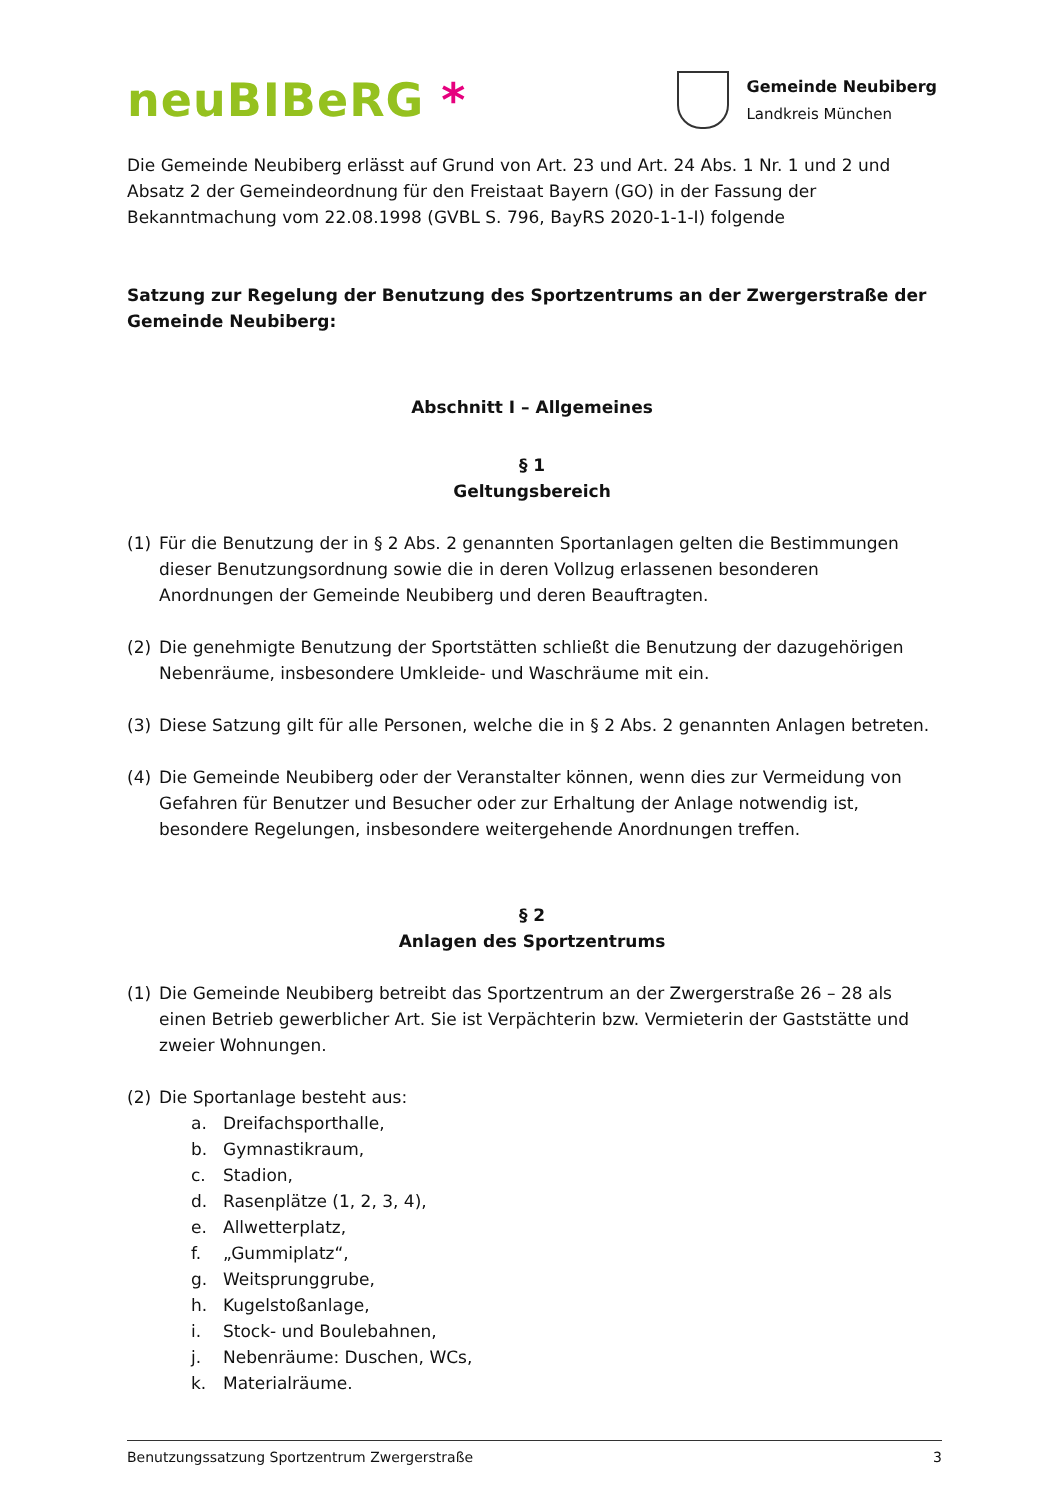neuBIBeRG *
Gemeinde Neubiberg
Landkreis München
Die Gemeinde Neubiberg erlässt auf Grund von Art. 23 und Art. 24 Abs. 1 Nr. 1 und 2 und Absatz 2 der Gemeindeordnung für den Freistaat Bayern (GO) in der Fassung der Bekanntmachung vom 22.08.1998 (GVBL S. 796, BayRS 2020-1-1-I) folgende
Satzung zur Regelung der Benutzung des Sportzentrums an der Zwergerstraße der Gemeinde Neubiberg:
Abschnitt I – Allgemeines
§ 1
Geltungsbereich
(1) Für die Benutzung der in § 2 Abs. 2 genannten Sportanlagen gelten die Bestimmungen dieser Benutzungsordnung sowie die in deren Vollzug erlassenen besonderen Anordnungen der Gemeinde Neubiberg und deren Beauftragten.
(2) Die genehmigte Benutzung der Sportstätten schließt die Benutzung der dazugehörigen Nebenräume, insbesondere Umkleide- und Waschräume mit ein.
(3) Diese Satzung gilt für alle Personen, welche die in § 2 Abs. 2 genannten Anlagen betreten.
(4) Die Gemeinde Neubiberg oder der Veranstalter können, wenn dies zur Vermeidung von Gefahren für Benutzer und Besucher oder zur Erhaltung der Anlage notwendig ist, besondere Regelungen, insbesondere weitergehende Anordnungen treffen.
§ 2
Anlagen des Sportzentrums
(1) Die Gemeinde Neubiberg betreibt das Sportzentrum an der Zwergerstraße 26 – 28 als einen Betrieb gewerblicher Art. Sie ist Verpächterin bzw. Vermieterin der Gaststätte und zweier Wohnungen.
(2) Die Sportanlage besteht aus:
a. Dreifachsporthalle,
b. Gymnastikraum,
c. Stadion,
d. Rasenplätze (1, 2, 3, 4),
e. Allwetterplatz,
f. „Gummiplatz“,
g. Weitsprunggrube,
h. Kugelstoßanlage,
i. Stock- und Boulebahnen,
j. Nebenräume: Duschen, WCs,
k. Materialräume.
Benutzungssatzung Sportzentrum Zwergerstraße 3